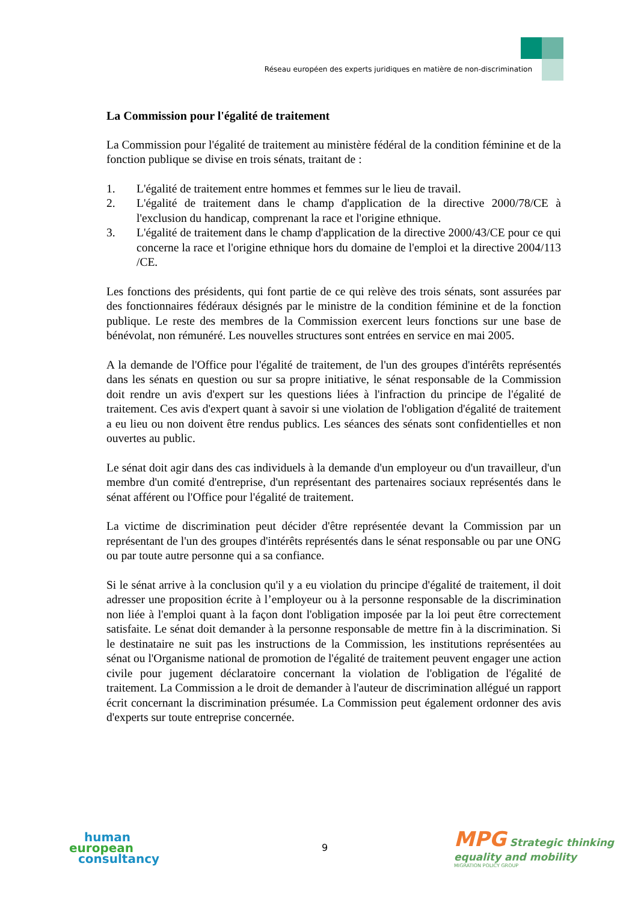Réseau européen des experts juridiques en matière de non-discrimination
La Commission pour l'égalité de traitement
La Commission pour l'égalité de traitement au ministère fédéral de la condition féminine et de la fonction publique se divise en trois sénats, traitant de :
1. L'égalité de traitement entre hommes et femmes sur le lieu de travail.
2. L'égalité de traitement dans le champ d'application de la directive 2000/78/CE à l'exclusion du handicap, comprenant la race et l'origine ethnique.
3. L'égalité de traitement dans le champ d'application de la directive 2000/43/CE pour ce qui concerne la race et l'origine ethnique hors du domaine de l'emploi et la directive 2004/113 /CE.
Les fonctions des présidents, qui font partie de ce qui relève des trois sénats, sont assurées par des fonctionnaires fédéraux désignés par le ministre de la condition féminine et de la fonction publique. Le reste des membres de la Commission exercent leurs fonctions sur une base de bénévolat, non rémunéré. Les nouvelles structures sont entrées en service en mai 2005.
A la demande de l'Office pour l'égalité de traitement, de l'un des groupes d'intérêts représentés dans les sénats en question ou sur sa propre initiative, le sénat responsable de la Commission doit rendre un avis d'expert sur les questions liées à l'infraction du principe de l'égalité de traitement. Ces avis d'expert quant à savoir si une violation de l'obligation d'égalité de traitement a eu lieu ou non doivent être rendus publics. Les séances des sénats sont confidentielles et non ouvertes au public.
Le sénat doit agir dans des cas individuels à la demande d'un employeur ou d'un travailleur, d'un membre d'un comité d'entreprise, d'un représentant des partenaires sociaux représentés dans le sénat afférent ou l'Office pour l'égalité de traitement.
La victime de discrimination peut décider d'être représentée devant la Commission par un représentant de l'un des groupes d'intérêts représentés dans le sénat responsable ou par une ONG ou par toute autre personne qui a sa confiance.
Si le sénat arrive à la conclusion qu'il y a eu violation du principe d'égalité de traitement, il doit adresser une proposition écrite à l’employeur ou à la personne responsable de la discrimination non liée à l'emploi quant à la façon dont l'obligation imposée par la loi peut être correctement satisfaite. Le sénat doit demander à la personne responsable de mettre fin à la discrimination. Si le destinataire ne suit pas les instructions de la Commission, les institutions représentées au sénat ou l'Organisme national de promotion de l'égalité de traitement peuvent engager une action civile pour jugement déclaratoire concernant la violation de l'obligation de l'égalité de traitement. La Commission a le droit de demander à l'auteur de discrimination allégué un rapport écrit concernant la discrimination présumée. La Commission peut également ordonner des avis d'experts sur toute entreprise concernée.
human
european
consultancy
9
MPG Strategic thinking
equality and mobility
MIGRATION POLICY GROUP